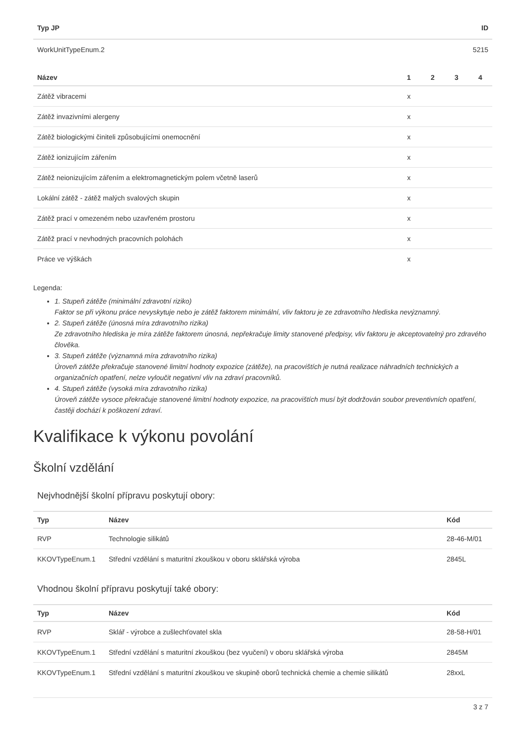| Typ JP | ID |
| --- | --- |
| WorkUnitTypeEnum.2 | 5215 |
| Název | 1 | 2 | 3 | 4 |
| --- | --- | --- | --- | --- |
| Zátěž vibracemi | x | | | |
| Zátěž invazivními alergeny | x | | | |
| Zátěž biologickými činiteli způsobujícími onemocnění | x | | | |
| Zátěž ionizujícím zářením | x | | | |
| Zátěž neionizujícím zářením a elektromagnetickým polem včetně laserů | x | | | |
| Lokální zátěž - zátěž malých svalových skupin | x | | | |
| Zátěž prací v omezeném nebo uzavřeném prostoru | x | | | |
| Zátěž prací v nevhodných pracovních polohách | x | | | |
| Práce ve výškách | x | | | |
Legenda:
1. Stupeň zátěže (minimální zdravotní riziko)
Faktor se při výkonu práce nevyskytuje nebo je zátěž faktorem minimální, vliv faktoru je ze zdravotního hlediska nevýznamný.
2. Stupeň zátěže (únosná míra zdravotního rizika)
Ze zdravotního hlediska je míra zátěže faktorem únosná, nepřekračuje limity stanovené předpisy, vliv faktoru je akceptovatelný pro zdravého člověka.
3. Stupeň zátěže (významná míra zdravotního rizika)
Úroveň zátěže překračuje stanovené limitní hodnoty expozice (zátěže), na pracovištích je nutná realizace náhradních technických a organizačních opatření, nelze vyloučit negativní vliv na zdraví pracovníků.
4. Stupeň zátěže (vysoká míra zdravotního rizika)
Úroveň zátěže vysoce překračuje stanovené limitní hodnoty expozice, na pracovištích musí být dodržován soubor preventivních opatření, častěji dochází k poškození zdraví.
Kvalifikace k výkonu povolání
Školní vzdělání
Nejvhodnější školní přípravu poskytují obory:
| Typ | Název | Kód |
| --- | --- | --- |
| RVP | Technologie silikátů | 28-46-M/01 |
| KKOVTypeEnum.1 | Střední vzdělání s maturitní zkouškou v oboru sklářská výroba | 2845L |
Vhodnou školní přípravu poskytují také obory:
| Typ | Název | Kód |
| --- | --- | --- |
| RVP | Sklář - výrobce a zušlechťovatel skla | 28-58-H/01 |
| KKOVTypeEnum.1 | Střední vzdělání s maturitní zkouškou (bez vyučení) v oboru sklářská výroba | 2845M |
| KKOVTypeEnum.1 | Střední vzdělání s maturitní zkouškou ve skupině oborů technická chemie a chemie silikátů | 28xxL |
3 z 7